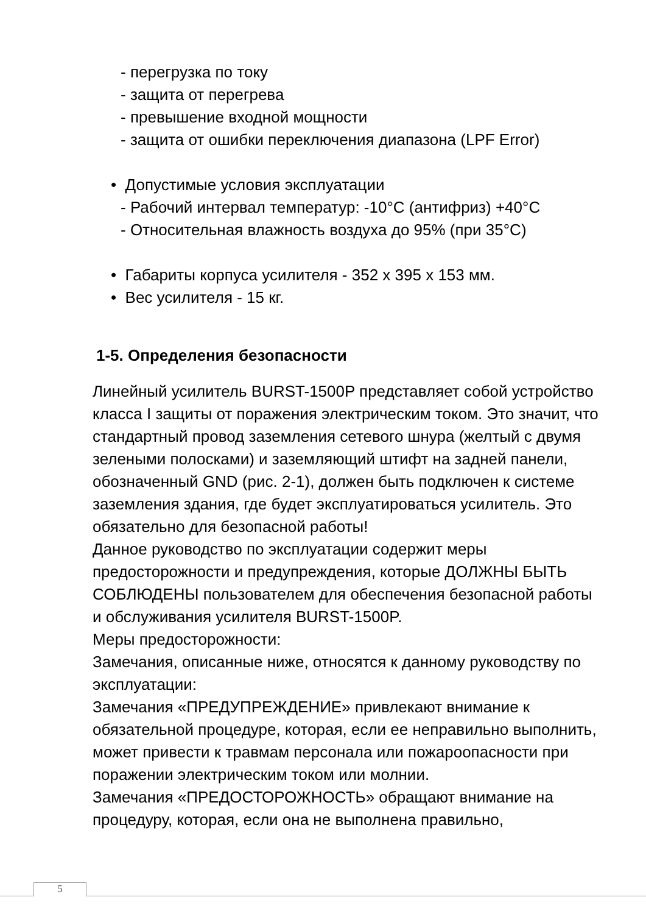- перегрузка по току
- защита от перегрева
- превышение входной мощности
- защита от ошибки переключения диапазона (LPF Error)
• Допустимые условия эксплуатации
- Рабочий интервал температур: -10°C (антифриз) +40°C
- Относительная влажность воздуха до 95% (при 35°C)
• Габариты корпуса усилителя - 352 x 395 x 153 мм.
• Вес усилителя - 15 кг.
1-5. Определения безопасности
Линейный усилитель BURST-1500P представляет собой устройство класса I защиты от поражения электрическим током. Это значит, что стандартный провод заземления сетевого шнура (желтый с двумя зелеными полосками) и заземляющий штифт на задней панели, обозначенный GND (рис. 2-1), должен быть подключен к системе заземления здания, где будет эксплуатироваться усилитель. Это обязательно для безопасной работы!
Данное руководство по эксплуатации содержит меры предосторожности и предупреждения, которые ДОЛЖНЫ БЫТЬ СОБЛЮДЕНЫ пользователем для обеспечения безопасной работы и обслуживания усилителя BURST-1500P.
Меры предосторожности:
Замечания, описанные ниже, относятся к данному руководству по эксплуатации:
Замечания «ПРЕДУПРЕЖДЕНИЕ» привлекают внимание к обязательной процедуре, которая, если ее неправильно выполнить,
может привести к травмам персонала или пожароопасности при поражении электрическим током или молнии.
Замечания «ПРЕДОСТОРОЖНОСТЬ» обращают внимание на процедуру, которая, если она не выполнена правильно,
5